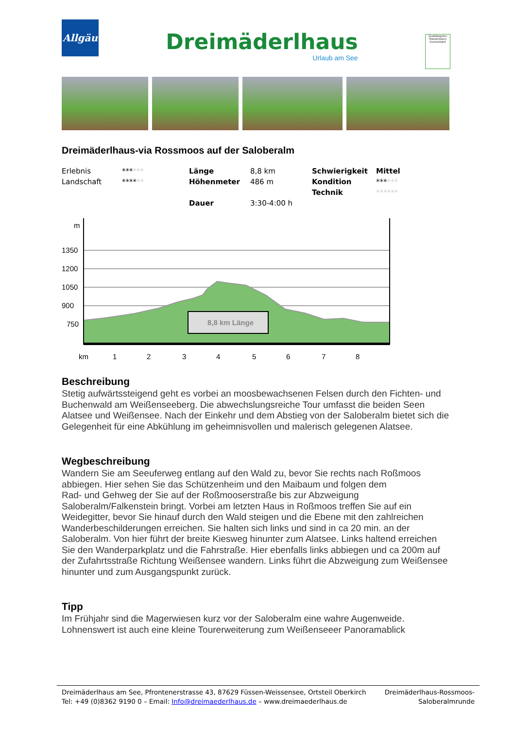Allgäu
Dreimäderlhaus
Urlaub am See
Qualitätsgeber Wanderbares Deutschland
Dreimäderlhaus-via Rossmoos auf der Saloberalm
| Erlebnis | *** *** | Länge | 8,8 km | Schwierigkeit | Mittel |
| Landschaft | **** ** | Höhenmeter | 486 m | Kondition | *** *** |
| | | | | Technik | ****** |
| | | Dauer | 3:30-4:00 h | | |
m
1350
1200
1050
900
750
8,8 km Länge
km
1
2
3
4
5
6
7
8
Beschreibung
Stetig aufwärtssteigend geht es vorbei an moosbewachsenen Felsen durch den Fichten- und Buchenwald am Weißenseeberg. Die abwechslungsreiche Tour umfasst die beiden Seen Alatsee und Weißensee. Nach der Einkehr und dem Abstieg von der Saloberalm bietet sich die Gelegenheit für eine Abkühlung im geheimnisvollen und malerisch gelegenen Alatsee.
Wegbeschreibung
Wandern Sie am Seeuferweg entlang auf den Wald zu, bevor Sie rechts nach Roßmoos abbiegen. Hier sehen Sie das Schützenheim und den Maibaum und folgen dem
Rad- und Gehweg der Sie auf der Roßmooserstraße bis zur Abzweigung Saloberalm/Falkenstein bringt. Vorbei am letzten Haus in Roßmoos treffen Sie auf ein Weidegitter, bevor Sie hinauf durch den Wald steigen und die Ebene mit den zahlreichen Wanderbeschilderungen erreichen. Sie halten sich links und sind in ca 20 min. an der Saloberalm. Von hier führt der breite Kiesweg hinunter zum Alatsee. Links haltend erreichen Sie den Wanderparkplatz und die Fahrstraße. Hier ebenfalls links abbiegen und ca 200m auf der Zufahrtsstraße Richtung Weißensee wandern. Links führt die Abzweigung zum Weißensee hinunter und zum Ausgangspunkt zurück.
Tipp
Im Frühjahr sind die Magerwiesen kurz vor der Saloberalm eine wahre Augenweide.
Lohnenswert ist auch eine kleine Tourerweiterung zum Weißenseeer Panoramablick
Dreimäderlhaus am See, Pfrontenerstrasse 43, 87629 Füssen-Weissensee, Ortsteil Oberkirch
Tel: +49 (0)8362 9190 0 – Email: Info@dreimaederlhaus.de – www.dreimaederlhaus.de
Dreimäderlhaus-Rossmoos-
Saloberalmrunde